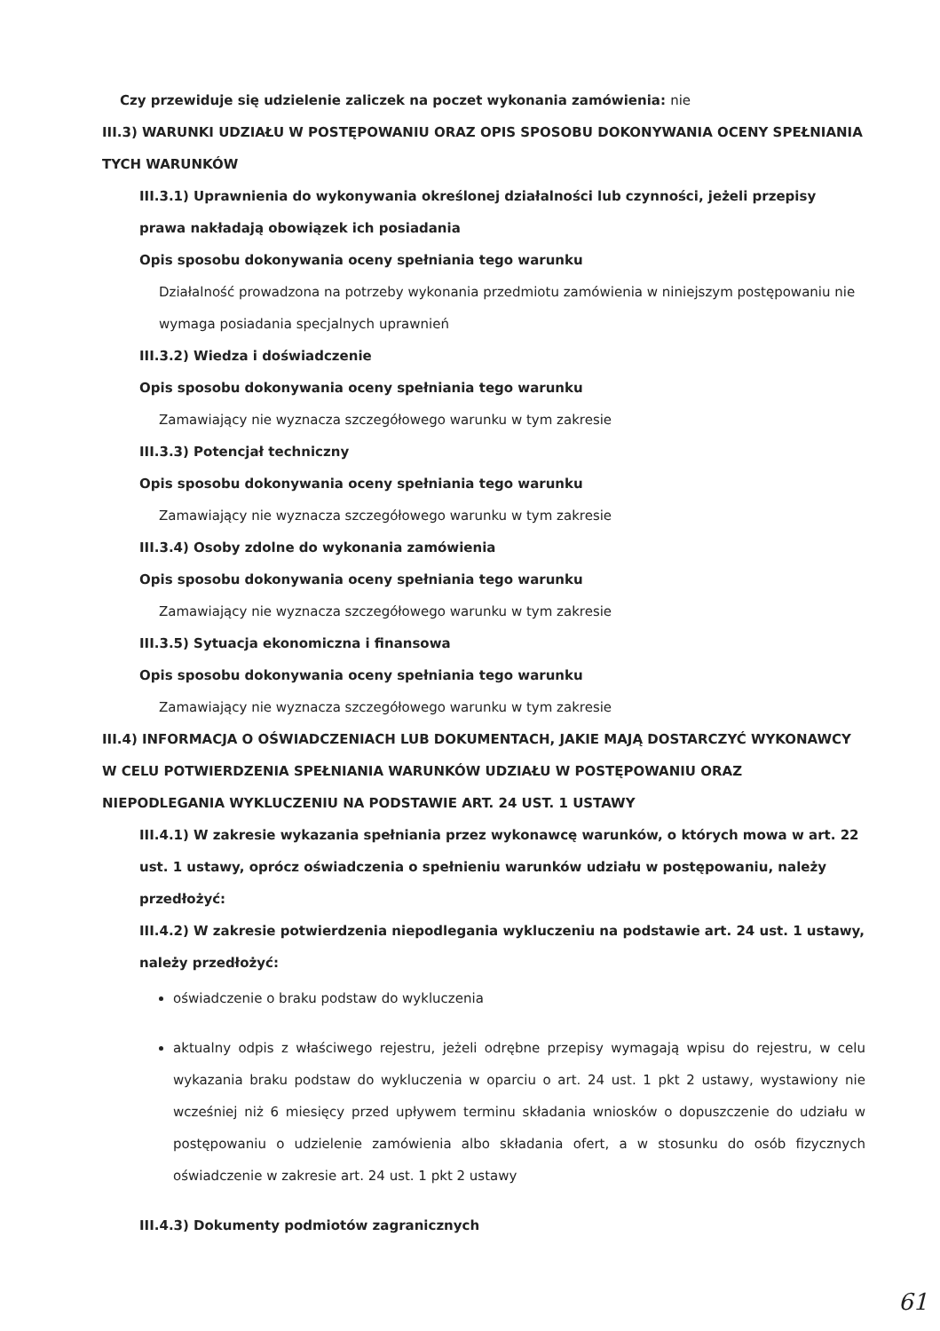Czy przewiduje się udzielenie zaliczek na poczet wykonania zamówienia: nie
III.3) WARUNKI UDZIAŁU W POSTĘPOWANIU ORAZ OPIS SPOSOBU DOKONYWANIA OCENY SPEŁNIANIA TYCH WARUNKÓW
III.3.1) Uprawnienia do wykonywania określonej działalności lub czynności, jeżeli przepisy prawa nakładają obowiązek ich posiadania
Opis sposobu dokonywania oceny spełniania tego warunku
Działalność prowadzona na potrzeby wykonania przedmiotu zamówienia w niniejszym postępowaniu nie wymaga posiadania specjalnych uprawnień
III.3.2) Wiedza i doświadczenie
Opis sposobu dokonywania oceny spełniania tego warunku
Zamawiający nie wyznacza szczegółowego warunku w tym zakresie
III.3.3) Potencjał techniczny
Opis sposobu dokonywania oceny spełniania tego warunku
Zamawiający nie wyznacza szczegółowego warunku w tym zakresie
III.3.4) Osoby zdolne do wykonania zamówienia
Opis sposobu dokonywania oceny spełniania tego warunku
Zamawiający nie wyznacza szczegółowego warunku w tym zakresie
III.3.5) Sytuacja ekonomiczna i finansowa
Opis sposobu dokonywania oceny spełniania tego warunku
Zamawiający nie wyznacza szczegółowego warunku w tym zakresie
III.4) INFORMACJA O OŚWIADCZENIACH LUB DOKUMENTACH, JAKIE MAJĄ DOSTARCZYĆ WYKONAWCY W CELU POTWIERDZENIA SPEŁNIANIA WARUNKÓW UDZIAŁU W POSTĘPOWANIU ORAZ NIEPODLEGANIA WYKLUCZENIU NA PODSTAWIE ART. 24 UST. 1 USTAWY
III.4.1) W zakresie wykazania spełniania przez wykonawcę warunków, o których mowa w art. 22 ust. 1 ustawy, oprócz oświadczenia o spełnieniu warunków udziału w postępowaniu, należy przedłożyć:
III.4.2) W zakresie potwierdzenia niepodlegania wykluczeniu na podstawie art. 24 ust. 1 ustawy, należy przedłożyć:
oświadczenie o braku podstaw do wykluczenia
aktualny odpis z właściwego rejestru, jeżeli odrębne przepisy wymagają wpisu do rejestru, w celu wykazania braku podstaw do wykluczenia w oparciu o art. 24 ust. 1 pkt 2 ustawy, wystawiony nie wcześniej niż 6 miesięcy przed upływem terminu składania wniosków o dopuszczenie do udziału w postępowaniu o udzielenie zamówienia albo składania ofert, a w stosunku do osób fizycznych oświadczenie w zakresie art. 24 ust. 1 pkt 2 ustawy
III.4.3) Dokumenty podmiotów zagranicznych
61